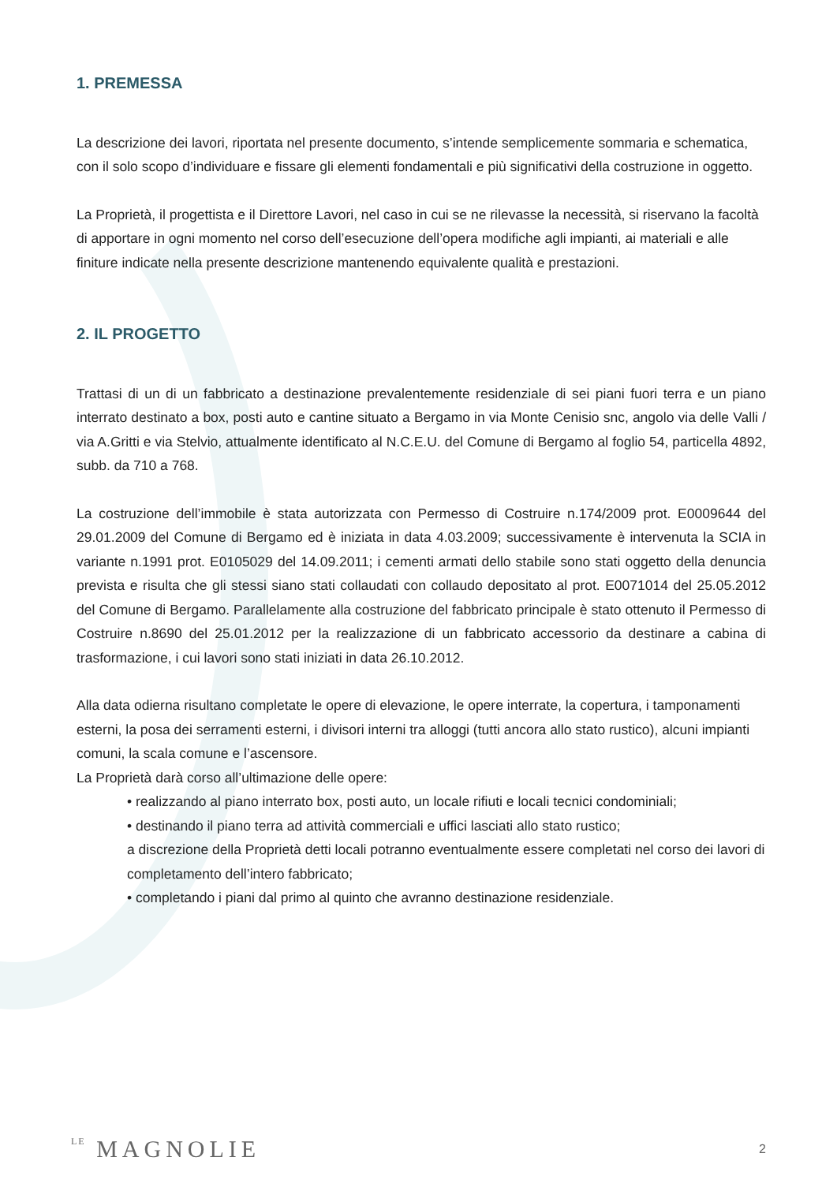1. PREMESSA
La descrizione dei lavori, riportata nel presente documento, s’intende semplicemente sommaria e schematica, con il solo scopo d’individuare e fissare gli elementi fondamentali e più significativi della costruzione in oggetto.
La Proprietà, il progettista e il Direttore Lavori, nel caso in cui se ne rilevasse la necessità, si riservano la facoltà di apportare in ogni momento nel corso dell’esecuzione dell’opera modifiche agli impianti, ai materiali e alle finiture indicate nella presente descrizione mantenendo equivalente qualità e prestazioni.
2. IL PROGETTO
Trattasi di un di un fabbricato a destinazione prevalentemente residenziale di sei piani fuori terra e un piano interrato destinato a box, posti auto e cantine situato a Bergamo in via Monte Cenisio snc, angolo via delle Valli / via A.Gritti e via Stelvio, attualmente identificato al N.C.E.U. del Comune di Bergamo al foglio 54, particella 4892, subb. da 710 a 768.
La costruzione dell’immobile è stata autorizzata con Permesso di Costruire n.174/2009 prot. E0009644 del 29.01.2009 del Comune di Bergamo ed è iniziata in data 4.03.2009; successivamente è intervenuta la SCIA in variante n.1991 prot. E0105029 del 14.09.2011; i cementi armati dello stabile sono stati oggetto della denuncia prevista e risulta che gli stessi siano stati collaudati con collaudo depositato al prot. E0071014 del 25.05.2012 del Comune di Bergamo. Parallelamente alla costruzione del fabbricato principale è stato ottenuto il Permesso di Costruire n.8690 del 25.01.2012 per la realizzazione di un fabbricato accessorio da destinare a cabina di trasformazione, i cui lavori sono stati iniziati in data 26.10.2012.
Alla data odierna risultano completate le opere di elevazione, le opere interrate, la copertura, i tamponamenti esterni, la posa dei serramenti esterni, i divisori interni tra alloggi (tutti ancora allo stato rustico), alcuni impianti comuni, la scala comune e l’ascensore.
La Proprietà darà corso all’ultimazione delle opere:
• realizzando al piano interrato box, posti auto, un locale rifiuti e locali tecnici condominiali;
• destinando il piano terra ad attività commerciali e uffici lasciati allo stato rustico;
a discrezione della Proprietà detti locali potranno eventualmente essere completati nel corso dei lavori di completamento dell’intero fabbricato;
• completando i piani dal primo al quinto che avranno destinazione residenziale.
LE MAGNOLIE
2